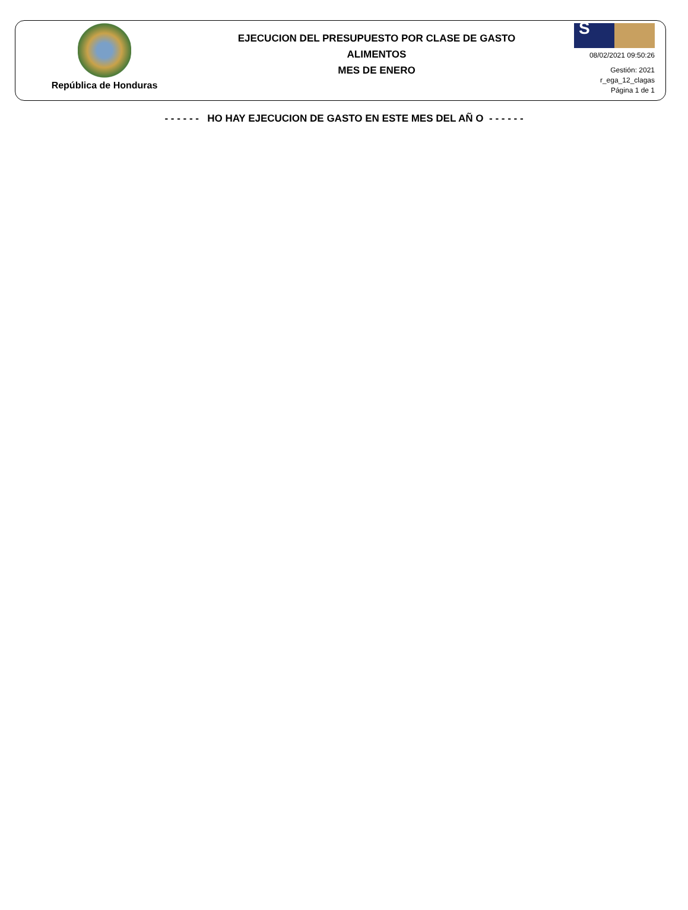República de Honduras
EJECUCION DEL PRESUPUESTO POR CLASE DE GASTO
ALIMENTOS
MES DE ENERO
S
08/02/2021 09:50:26
Gestión: 2021
r_ega_12_clagas
Página 1 de 1
- - - - - - HO HAY EJECUCION DE GASTO EN ESTE MES DEL AÑ O - - - - - -